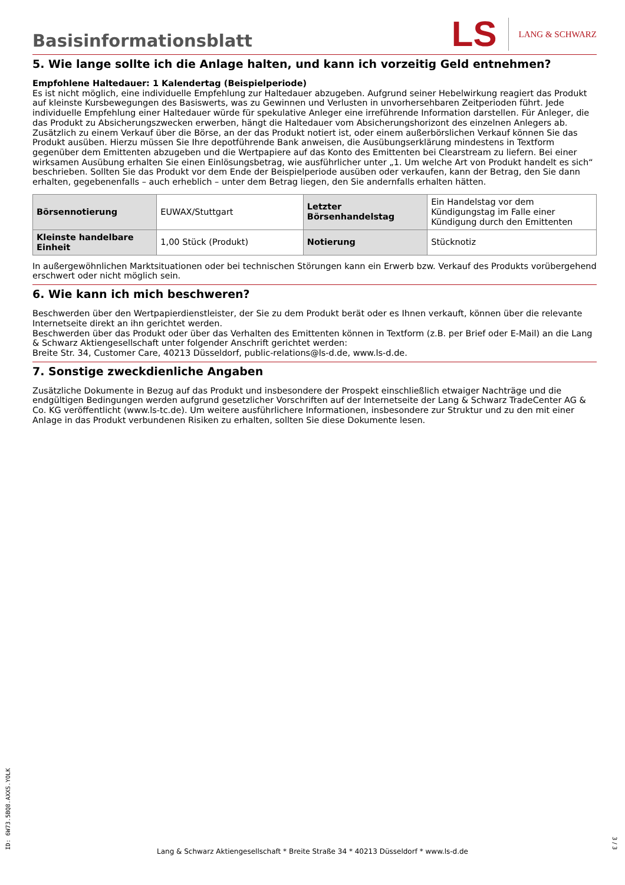Basisinformationsblatt
LS
LANG & SCHWARZ
5. Wie lange sollte ich die Anlage halten, und kann ich vorzeitig Geld entnehmen?
Empfohlene Haltedauer: 1 Kalendertag (Beispielperiode)
Es ist nicht möglich, eine individuelle Empfehlung zur Haltedauer abzugeben. Aufgrund seiner Hebelwirkung reagiert das Produkt auf kleinste Kursbewegungen des Basiswerts, was zu Gewinnen und Verlusten in unvorhersehbaren Zeitperioden führt. Jede individuelle Empfehlung einer Haltedauer würde für spekulative Anleger eine irreführende Information darstellen. Für Anleger, die das Produkt zu Absicherungszwecken erwerben, hängt die Haltedauer vom Absicherungshorizont des einzelnen Anlegers ab.
Zusätzlich zu einem Verkauf über die Börse, an der das Produkt notiert ist, oder einem außerbörslichen Verkauf können Sie das Produkt ausüben. Hierzu müssen Sie Ihre depotführende Bank anweisen, die Ausübungserklärung mindestens in Textform gegenüber dem Emittenten abzugeben und die Wertpapiere auf das Konto des Emittenten bei Clearstream zu liefern. Bei einer wirksamen Ausübung erhalten Sie einen Einlösungsbetrag, wie ausführlicher unter „1. Um welche Art von Produkt handelt es sich“ beschrieben. Sollten Sie das Produkt vor dem Ende der Beispielperiode ausüben oder verkaufen, kann der Betrag, den Sie dann erhalten, gegebenenfalls – auch erheblich – unter dem Betrag liegen, den Sie andernfalls erhalten hätten.
| Börsennotierung | EUWAX/Stuttgart | Letzter Börsenhandelstag | Ein Handelstag vor dem Kündigungstag im Falle einer Kündigung durch den Emittenten |
| Kleinste handelbare Einheit | 1,00 Stück (Produkt) | Notierung | Stücknotiz |
In außergewöhnlichen Marktsituationen oder bei technischen Störungen kann ein Erwerb bzw. Verkauf des Produkts vorübergehend erschwert oder nicht möglich sein.
6. Wie kann ich mich beschweren?
Beschwerden über den Wertpapierdienstleister, der Sie zu dem Produkt berät oder es Ihnen verkauft, können über die relevante Internetseite direkt an ihn gerichtet werden.
Beschwerden über das Produkt oder über das Verhalten des Emittenten können in Textform (z.B. per Brief oder E-Mail) an die Lang & Schwarz Aktiengesellschaft unter folgender Anschrift gerichtet werden:
Breite Str. 34, Customer Care, 40213 Düsseldorf, public-relations@ls-d.de, www.ls-d.de.
7. Sonstige zweckdienliche Angaben
Zusätzliche Dokumente in Bezug auf das Produkt und insbesondere der Prospekt einschließlich etwaiger Nachträge und die endgültigen Bedingungen werden aufgrund gesetzlicher Vorschriften auf der Internetseite der Lang & Schwarz TradeCenter AG & Co. KG veröffentlicht (www.ls-tc.de). Um weitere ausführlichere Informationen, insbesondere zur Struktur und zu den mit einer Anlage in das Produkt verbundenen Risiken zu erhalten, sollten Sie diese Dokumente lesen.
ID: 6W73.5BQ8.AXXS.YOLK
Lang & Schwarz Aktiengesellschaft * Breite Straße 34 * 40213 Düsseldorf * www.ls-d.de
3 / 3